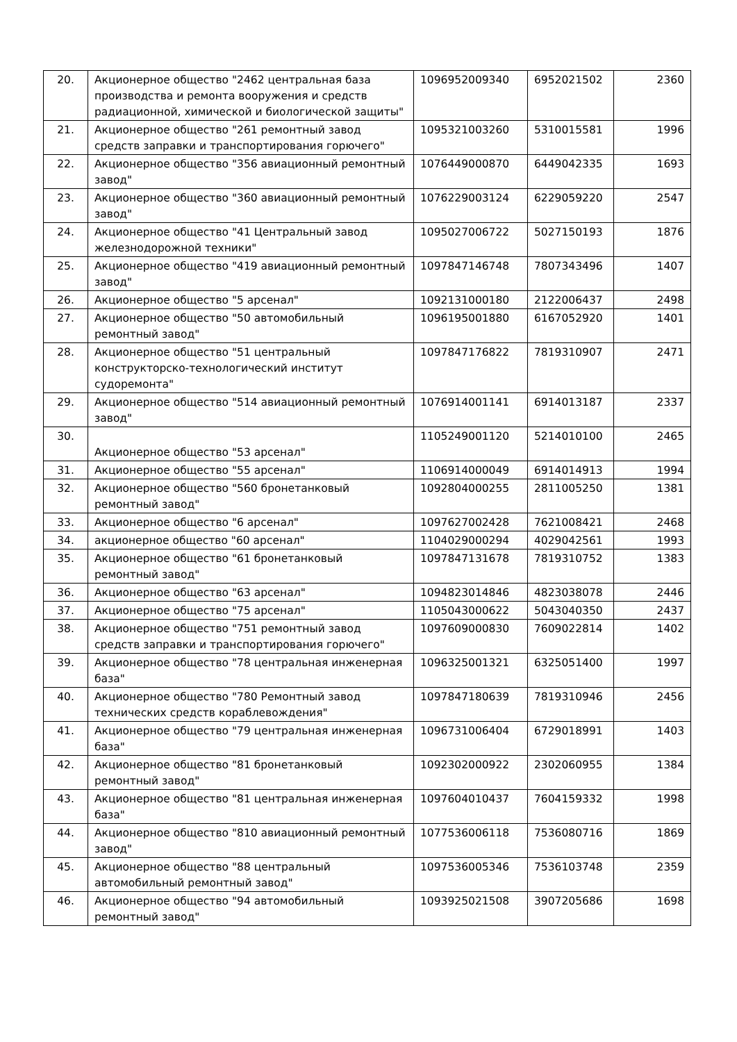| 20. | Акционерное общество "2462 центральная база производства и ремонта вооружения и средств радиационной, химической и биологической защиты" | 1096952009340 | 6952021502 | 2360 |
| 21. | Акционерное общество "261 ремонтный завод средств заправки и транспортирования горючего" | 1095321003260 | 5310015581 | 1996 |
| 22. | Акционерное общество "356 авиационный ремонтный завод" | 1076449000870 | 6449042335 | 1693 |
| 23. | Акционерное общество "360 авиационный ремонтный завод" | 1076229003124 | 6229059220 | 2547 |
| 24. | Акционерное общество "41 Центральный завод железнодорожной техники" | 1095027006722 | 5027150193 | 1876 |
| 25. | Акционерное общество "419 авиационный ремонтный завод" | 1097847146748 | 7807343496 | 1407 |
| 26. | Акционерное общество "5 арсенал" | 1092131000180 | 2122006437 | 2498 |
| 27. | Акционерное общество "50 автомобильный ремонтный завод" | 1096195001880 | 6167052920 | 1401 |
| 28. | Акционерное общество "51 центральный конструкторско-технологический институт судоремонта" | 1097847176822 | 7819310907 | 2471 |
| 29. | Акционерное общество "514 авиационный ремонтный завод" | 1076914001141 | 6914013187 | 2337 |
| 30. | Акционерное общество "53 арсенал" | 1105249001120 | 5214010100 | 2465 |
| 31. | Акционерное общество "55 арсенал" | 1106914000049 | 6914014913 | 1994 |
| 32. | Акционерное общество "560 бронетанковый ремонтный завод" | 1092804000255 | 2811005250 | 1381 |
| 33. | Акционерное общество "6 арсенал" | 1097627002428 | 7621008421 | 2468 |
| 34. | акционерное общество "60 арсенал" | 1104029000294 | 4029042561 | 1993 |
| 35. | Акционерное общество "61 бронетанковый ремонтный завод" | 1097847131678 | 7819310752 | 1383 |
| 36. | Акционерное общество "63 арсенал" | 1094823014846 | 4823038078 | 2446 |
| 37. | Акционерное общество "75 арсенал" | 1105043000622 | 5043040350 | 2437 |
| 38. | Акционерное общество "751 ремонтный завод средств заправки и транспортирования горючего" | 1097609000830 | 7609022814 | 1402 |
| 39. | Акционерное общество "78 центральная инженерная база" | 1096325001321 | 6325051400 | 1997 |
| 40. | Акционерное общество "780 Ремонтный завод технических средств кораблевождения" | 1097847180639 | 7819310946 | 2456 |
| 41. | Акционерное общество "79 центральная инженерная база" | 1096731006404 | 6729018991 | 1403 |
| 42. | Акционерное общество "81 бронетанковый ремонтный завод" | 1092302000922 | 2302060955 | 1384 |
| 43. | Акционерное общество "81 центральная инженерная база" | 1097604010437 | 7604159332 | 1998 |
| 44. | Акционерное общество "810 авиационный ремонтный завод" | 1077536006118 | 7536080716 | 1869 |
| 45. | Акционерное общество "88 центральный автомобильный ремонтный завод" | 1097536005346 | 7536103748 | 2359 |
| 46. | Акционерное общество "94 автомобильный ремонтный завод" | 1093925021508 | 3907205686 | 1698 |